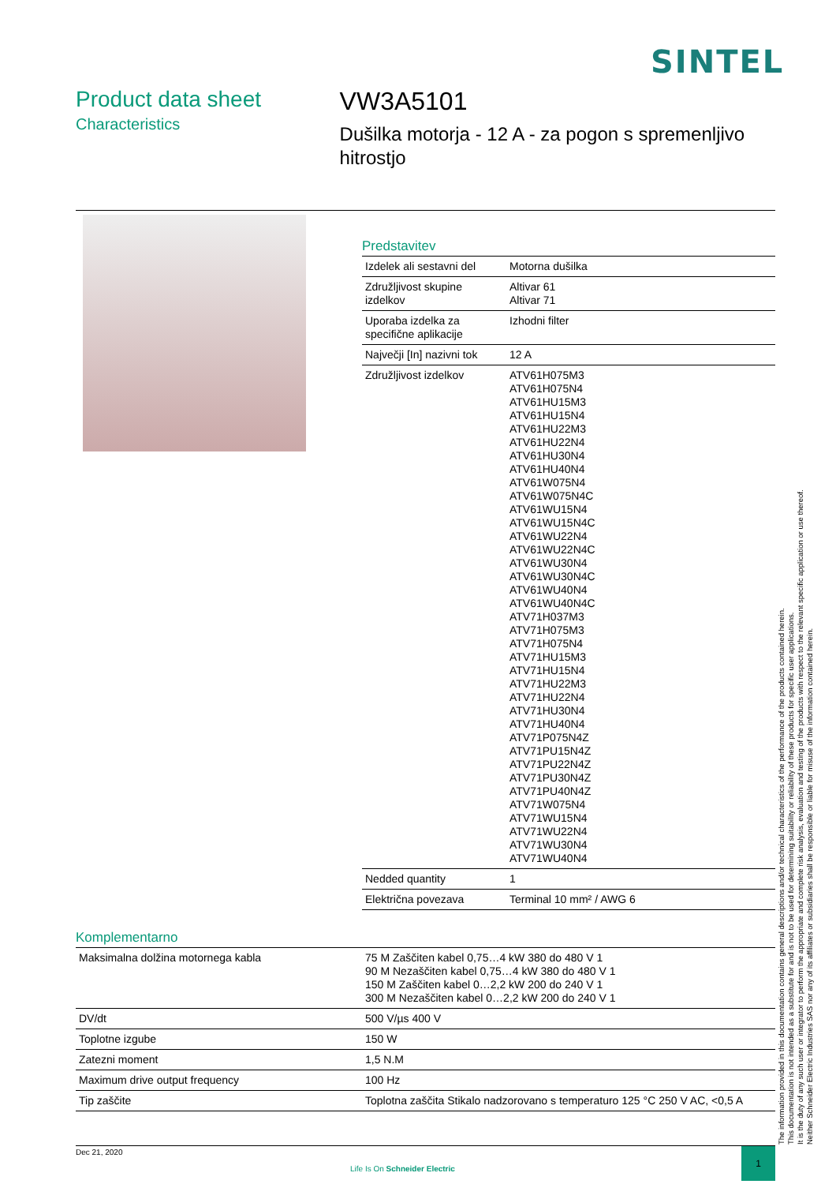SINTEL
Product data sheet
Characteristics
VW3A5101
Dušilka motorja - 12 A - za pogon s spremenljivo hitrostjo
Predstavitev
| Izdelek ali sestavni del | Motorna dušilka |
| Združljivost skupine izdelkov | Altivar 61 Altivar 71 |
| Uporaba izdelka za specifične aplikacije | Izhodni filter |
| Največji [In] nazivni tok | 12 A |
| Združljivost izdelkov | ATV61H075M3 ATV61H075N4 ATV61HU15M3 ATV61HU15N4 ATV61HU22M3 ATV61HU22N4 ATV61HU30N4 ATV61HU40N4 ATV61W075N4 ATV61W075N4C ATV61WU15N4 ATV61WU15N4C ATV61WU22N4 ATV61WU22N4C ATV61WU30N4 ATV61WU30N4C ATV61WU40N4 ATV61WU40N4C ATV71H037M3 ATV71H075M3 ATV71H075N4 ATV71HU15M3 ATV71HU15N4 ATV71HU22M3 ATV71HU22N4 ATV71HU30N4 ATV71HU40N4 ATV71P075N4Z ATV71PU15N4Z ATV71PU22N4Z ATV71PU30N4Z ATV71PU40N4Z ATV71W075N4 ATV71WU15N4 ATV71WU22N4 ATV71WU30N4 ATV71WU40N4 |
| Nedded quantity | 1 |
| Električna povezava | Terminal 10 mm² / AWG 6 |
Komplementarno
| Maksimalna dolžina motornega kabla | 75 M Zaščiten kabel 0,75…4 kW 380 do 480 V 1 90 M Nezaščiten kabel 0,75…4 kW 380 do 480 V 1 150 M Zaščiten kabel 0…2,2 kW 200 do 240 V 1 300 M Nezaščiten kabel 0…2,2 kW 200 do 240 V 1 |
| DV/dt | 500 V/µs 400 V |
| Toplotne izgube | 150 W |
| Zatezni moment | 1,5 N.M |
| Maximum drive output frequency | 100 Hz |
| Tip zaščite | Toplotna zaščita Stikalo nadzorovano s temperaturo 125 °C 250 V AC, <0,5 A |
The information provided in this documentation contains general descriptions and/or technical characteristics of the performance of the products contained herein.
This documentation is not intended as a substitute for and is not to be used for determining suitability or reliability of these products for specific user applications.
It is the duty of any such user or integrator to perform the appropriate and complete risk analysis, evaluation and testing of the products with respect to the relevant specific application or use thereof.
Neither Schneider Electric Industries SAS nor any of its affiliates or subsidiaries shall be responsible or liable for misuse of the information contained herein.
Dec 21, 2020
Life Is On Schneider Electric
1